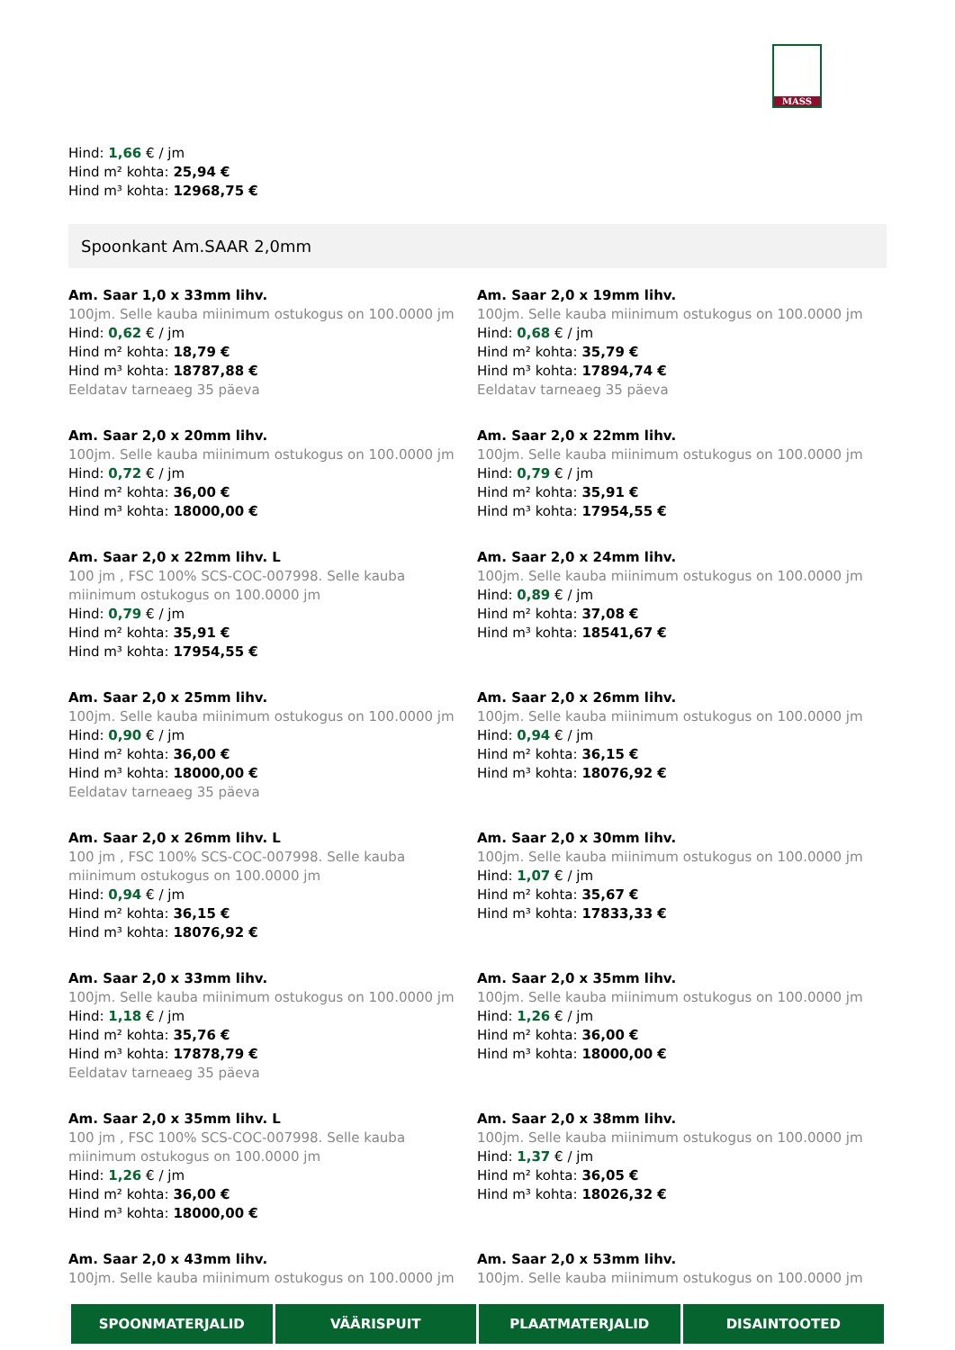MASS
Hind: 1,66 € / jm
Hind m² kohta: 25,94 €
Hind m³ kohta: 12968,75 €
Spoonkant Am.SAAR 2,0mm
Am. Saar 1,0 x 33mm lihv.
100jm. Selle kauba miinimum ostukogus on 100.0000 jm
Hind: 0,62 € / jm
Hind m² kohta: 18,79 €
Hind m³ kohta: 18787,88 €
Eeldatav tarneaeg 35 päeva
Am. Saar 2,0 x 19mm lihv.
100jm. Selle kauba miinimum ostukogus on 100.0000 jm
Hind: 0,68 € / jm
Hind m² kohta: 35,79 €
Hind m³ kohta: 17894,74 €
Eeldatav tarneaeg 35 päeva
Am. Saar 2,0 x 20mm lihv.
100jm. Selle kauba miinimum ostukogus on 100.0000 jm
Hind: 0,72 € / jm
Hind m² kohta: 36,00 €
Hind m³ kohta: 18000,00 €
Am. Saar 2,0 x 22mm lihv.
100jm. Selle kauba miinimum ostukogus on 100.0000 jm
Hind: 0,79 € / jm
Hind m² kohta: 35,91 €
Hind m³ kohta: 17954,55 €
Am. Saar 2,0 x 22mm lihv. L
100 jm , FSC 100% SCS-COC-007998. Selle kauba miinimum ostukogus on 100.0000 jm
Hind: 0,79 € / jm
Hind m² kohta: 35,91 €
Hind m³ kohta: 17954,55 €
Am. Saar 2,0 x 24mm lihv.
100jm. Selle kauba miinimum ostukogus on 100.0000 jm
Hind: 0,89 € / jm
Hind m² kohta: 37,08 €
Hind m³ kohta: 18541,67 €
Am. Saar 2,0 x 25mm lihv.
100jm. Selle kauba miinimum ostukogus on 100.0000 jm
Hind: 0,90 € / jm
Hind m² kohta: 36,00 €
Hind m³ kohta: 18000,00 €
Eeldatav tarneaeg 35 päeva
Am. Saar 2,0 x 26mm lihv.
100jm. Selle kauba miinimum ostukogus on 100.0000 jm
Hind: 0,94 € / jm
Hind m² kohta: 36,15 €
Hind m³ kohta: 18076,92 €
Am. Saar 2,0 x 26mm lihv. L
100 jm , FSC 100% SCS-COC-007998. Selle kauba miinimum ostukogus on 100.0000 jm
Hind: 0,94 € / jm
Hind m² kohta: 36,15 €
Hind m³ kohta: 18076,92 €
Am. Saar 2,0 x 30mm lihv.
100jm. Selle kauba miinimum ostukogus on 100.0000 jm
Hind: 1,07 € / jm
Hind m² kohta: 35,67 €
Hind m³ kohta: 17833,33 €
Am. Saar 2,0 x 33mm lihv.
100jm. Selle kauba miinimum ostukogus on 100.0000 jm
Hind: 1,18 € / jm
Hind m² kohta: 35,76 €
Hind m³ kohta: 17878,79 €
Eeldatav tarneaeg 35 päeva
Am. Saar 2,0 x 35mm lihv.
100jm. Selle kauba miinimum ostukogus on 100.0000 jm
Hind: 1,26 € / jm
Hind m² kohta: 36,00 €
Hind m³ kohta: 18000,00 €
Am. Saar 2,0 x 35mm lihv. L
100 jm , FSC 100% SCS-COC-007998. Selle kauba miinimum ostukogus on 100.0000 jm
Hind: 1,26 € / jm
Hind m² kohta: 36,00 €
Hind m³ kohta: 18000,00 €
Am. Saar 2,0 x 38mm lihv.
100jm. Selle kauba miinimum ostukogus on 100.0000 jm
Hind: 1,37 € / jm
Hind m² kohta: 36,05 €
Hind m³ kohta: 18026,32 €
Am. Saar 2,0 x 43mm lihv.
100jm. Selle kauba miinimum ostukogus on 100.0000 jm
Am. Saar 2,0 x 53mm lihv.
100jm. Selle kauba miinimum ostukogus on 100.0000 jm
SPOONMATERJALID VÄÄRISPUIT PLAATMATERJALID DISAINTOOTED